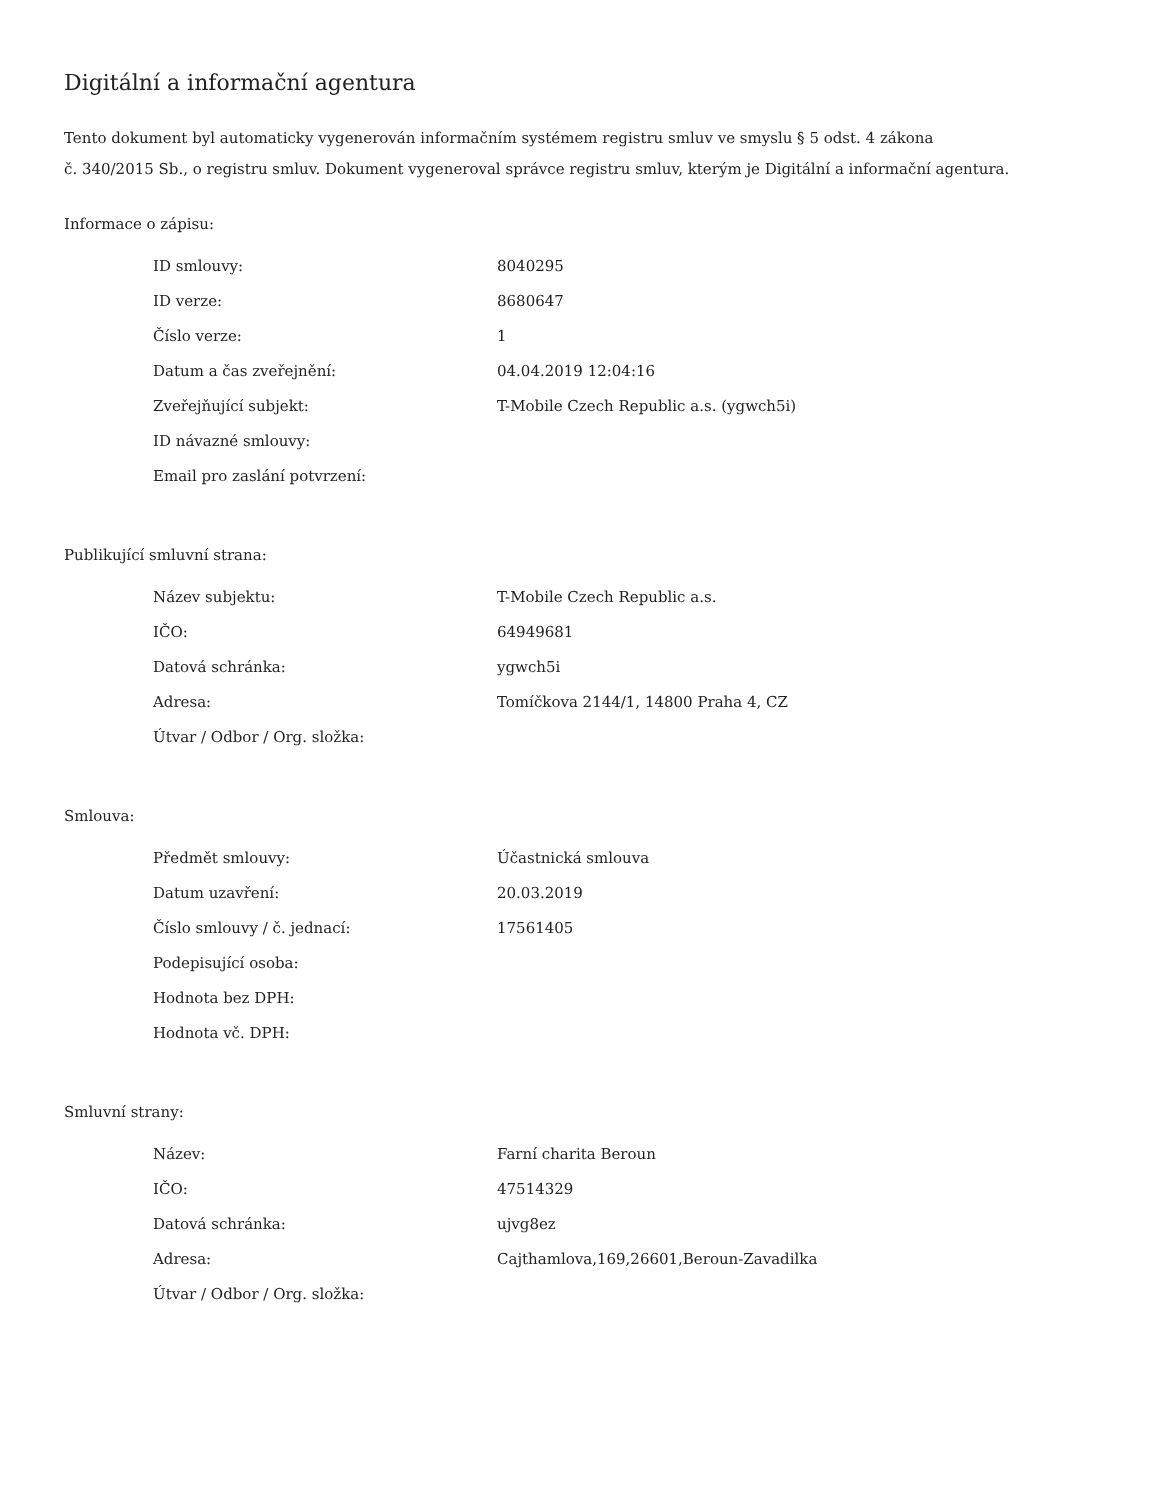Digitální a informační agentura
Tento dokument byl automaticky vygenerován informačním systémem registru smluv ve smyslu § 5 odst. 4 zákona
č. 340/2015 Sb., o registru smluv. Dokument vygeneroval správce registru smluv, kterým je Digitální a informační agentura.
Informace o zápisu:
| ID smlouvy: | 8040295 |
| ID verze: | 8680647 |
| Číslo verze: | 1 |
| Datum a čas zveřejnění: | 04.04.2019 12:04:16 |
| Zveřejňující subjekt: | T-Mobile Czech Republic a.s. (ygwch5i) |
| ID návazné smlouvy: | |
| Email pro zaslání potvrzení: | |
Publikující smluvní strana:
| Název subjektu: | T-Mobile Czech Republic a.s. |
| IČO: | 64949681 |
| Datová schránka: | ygwch5i |
| Adresa: | Tomíčkova 2144/1, 14800 Praha 4, CZ |
| Útvar / Odbor / Org. složka: | |
Smlouva:
| Předmět smlouvy: | Účastnická smlouva |
| Datum uzavření: | 20.03.2019 |
| Číslo smlouvy / č. jednací: | 17561405 |
| Podepisující osoba: | |
| Hodnota bez DPH: | |
| Hodnota vč. DPH: | |
Smluvní strany:
| Název: | Farní charita Beroun |
| IČO: | 47514329 |
| Datová schránka: | ujvg8ez |
| Adresa: | Cajthamlova,169,26601,Beroun-Zavadilka |
| Útvar / Odbor / Org. složka: | |